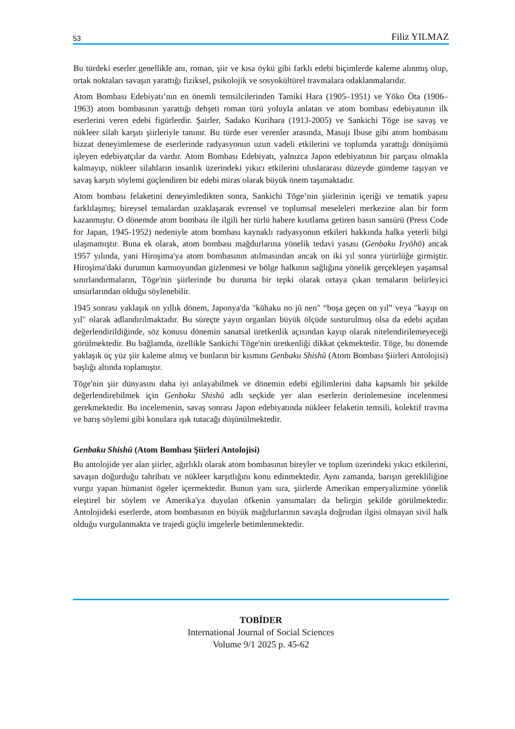53 Filiz YILMAZ
Bu türdeki eserler genellikle anı, roman, şiir ve kısa öykü gibi farklı edebi biçimlerde kaleme alınmış olup, ortak noktaları savaşın yarattığı fiziksel, psikolojik ve sosyokültürel travmalara odaklanmalarıdır.
Atom Bombası Edebiyatı’nın en önemli temsilcilerinden Tamiki Hara (1905–1951) ve Yōko Ōta (1906–1963) atom bombasının yarattığı dehşeti roman türü yoluyla anlatan ve atom bombası edebiyatının ilk eserlerini veren edebi figürlerdir. Şairler, Sadako Kurihara (1913-2005) ve Sankichi Tōge ise savaş ve nükleer silah karşıtı şiirleriyle tanınır. Bu türde eser verenler arasında, Masuji Ibuse gibi atom bombasını bizzat deneyimlemese de eserlerinde radyasyonun uzun vadeli etkilerini ve toplumda yarattığı dönüşümü işleyen edebiyatçılar da vardır. Atom Bombası Edebiyatı, yalnızca Japon edebiyatının bir parçası olmakla kalmayıp, nükleer silahların insanlık üzerindeki yıkıcı etkilerini uluslararası düzeyde gündeme taşıyan ve savaş karşıtı söylemi güçlendiren bir edebi miras olarak büyük önem taşımaktadır.
Atom bombası felaketini deneyimledikten sonra, Sankichi Tōge’nin şiirlerinin içeriği ve tematik yapısı farklılaşmış; bireysel temalardan uzaklaşarak evrensel ve toplumsal meseleleri merkezine alan bir form kazanmıştır. O dönemde atom bombası ile ilgili her türlü habere kısıtlama getiren basın sansürü (Press Code for Japan, 1945-1952) nedeniyle atom bombası kaynaklı radyasyonun etkileri hakkında halka yeterli bilgi ulaşmamıştır. Buna ek olarak, atom bombası mağdurlarına yönelik tedavi yasası (Genbaku Iryōhō) ancak 1957 yılında, yani Hiroşima'ya atom bombasının atılmasından ancak on iki yıl sonra yürürlüğe girmiştir. Hiroşima'daki durumun kamuoyundan gizlenmesi ve bölge halkının sağlığına yönelik gerçekleşen yaşamsal sınırlandırmaların, Tōge'nin şiirlerinde bu duruma bir tepki olarak ortaya çıkan temaların belirleyici unsurlarından olduğu söylenebilir.
1945 sonrası yaklaşık on yıllık dönem, Japonya'da "kūhaku no jū nen" “boşa geçen on yıl” veya "kayıp on yıl" olarak adlandırılmaktadır. Bu süreçte yayın organları büyük ölçüde susturulmuş olsa da edebi açıdan değerlendirildiğinde, söz konusu dönemin sanatsal üretkenlik açısından kayıp olarak nitelendirilemeyeceği görülmektedir. Bu bağlamda, özellikle Sankichi Tōge'nin üretkenliği dikkat çekmektedir. Tōge, bu dönemde yaklaşık üç yüz şiir kaleme almış ve bunların bir kısmını Genbaku Shishū (Atom Bombası Şiirleri Antolojisi) başlığı altında toplamıştır.
Tōge'nin şiir dünyasını daha iyi anlayabilmek ve dönemin edebi eğilimlerini daha kapsamlı bir şekilde değerlendirebilmek için Genbaku Shishū adlı seçkide yer alan eserlerin derinlemesine incelenmesi gerekmektedir. Bu incelemenin, savaş sonrası Japon edebiyatında nükleer felaketin temsili, kolektif travma ve barış söylemi gibi konulara ışık tutacağı düşünülmektedir.
Genbaku Shishū (Atom Bombası Şiirleri Antolojisi)
Bu antolojide yer alan şiirler, ağırlıklı olarak atom bombasının bireyler ve toplum üzerindeki yıkıcı etkilerini, savaşın doğurduğu tahribatı ve nükleer karşıtlığını konu edinmektedir. Aynı zamanda, barışın gerekliliğine vurgu yapan hümanist ögeler içermektedir. Bunun yanı sıra, şiirlerde Amerikan emperyalizmine yönelik eleştirel bir söylem ve Amerika'ya duyulan öfkenin yansımaları da belirgin şekilde görülmektedir. Antolojideki eserlerde, atom bombasının en büyük mağdurlarının savaşla doğrudan ilgisi olmayan sivil halk olduğu vurgulanmakta ve trajedi güçlü imgelerle betimlenmektedir.
TOBİDER
International Journal of Social Sciences
Volume 9/1 2025 p. 45-62